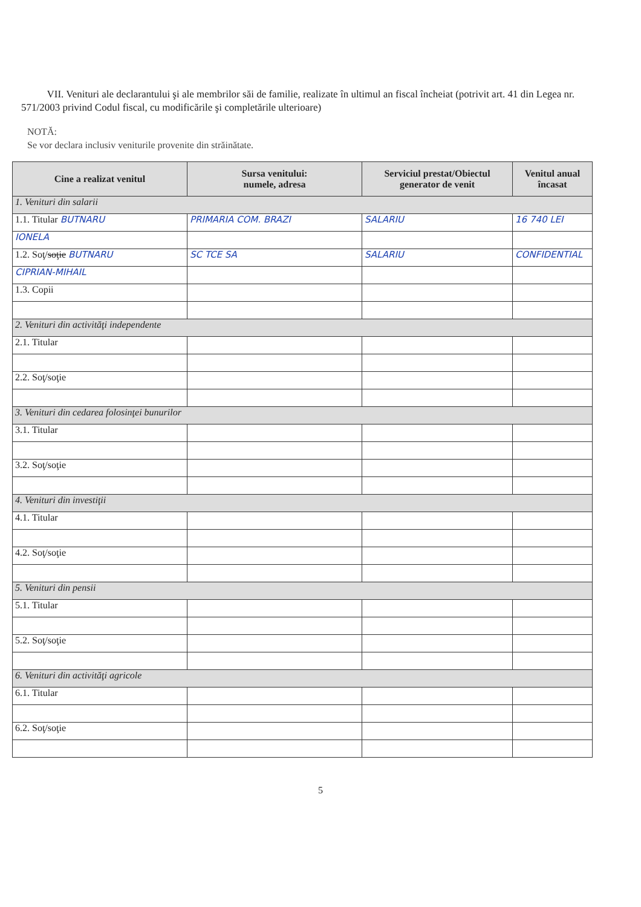VII. Venituri ale declarantului şi ale membrilor săi de familie, realizate în ultimul an fiscal încheiat (potrivit art. 41 din Legea nr. 571/2003 privind Codul fiscal, cu modificările şi completările ulterioare)
NOTĂ:
Se vor declara inclusiv veniturile provenite din străinătate.
| Cine a realizat venitul | Sursa venitului: numele, adresa | Serviciul prestat/Obiectul generator de venit | Venitul anual încasat |
| --- | --- | --- | --- |
| 1. Venituri din salarii | | | |
| 1.1. Titular BUTNARU | PRIMARIA COM. BRAZI | SALARIU | 16 740 LEI |
| IONELA | | | |
| 1.2. Soţ/ soţie BUTNARU | SC TCE SA | SALARIU | CONFIDENTIAL |
| CIPRIAN-MIHAIL | | | |
| 1.3. Copii | | | |
| 2. Venituri din activităţi independente | | | |
| 2.1. Titular | | | |
| 2.2. Soţ/soţie | | | |
| 3. Venituri din cedarea folosinţei bunurilor | | | |
| 3.1. Titular | | | |
| 3.2. Soţ/soţie | | | |
| 4. Venituri din investiţii | | | |
| 4.1. Titular | | | |
| 4.2. Soţ/soţie | | | |
| 5. Venituri din pensii | | | |
| 5.1. Titular | | | |
| 5.2. Soţ/soţie | | | |
| 6. Venituri din activităţi agricole | | | |
| 6.1. Titular | | | |
| 6.2. Soţ/soţie | | | |
5